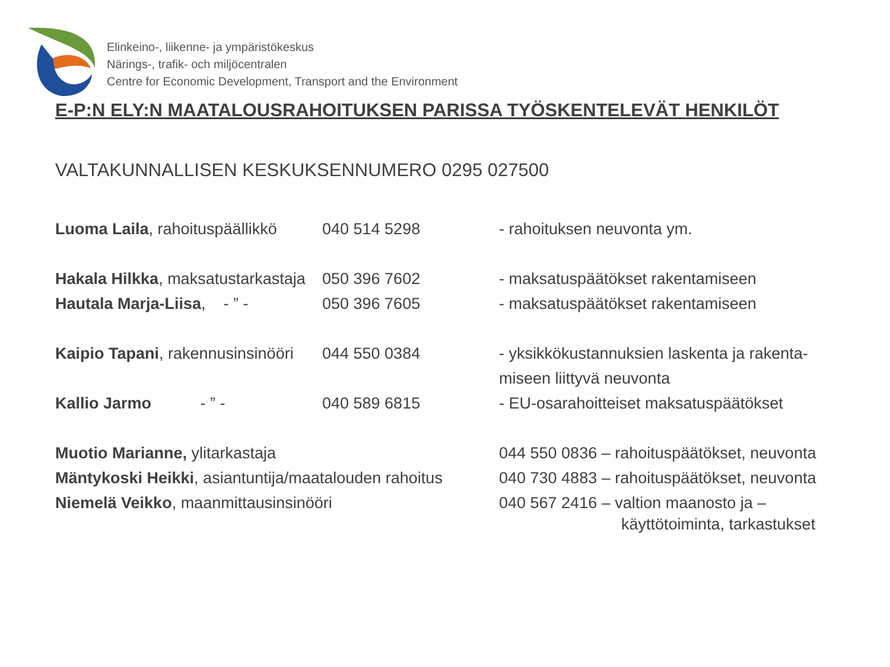Elinkeino-, liikenne- ja ympäristökeskus
Närings-, trafik- och miljöcentralen
Centre for Economic Development, Transport and the Environment
E-P:N ELY:N MAATALOUSRAHOITUKSEN PARISSA TYÖSKENTELEVÄT HENKILÖT
VALTAKUNNALLISEN KESKUKSENNUMERO 0295 027500
Luoma Laila, rahoituspäällikkö 040 514 5298 - rahoituksen neuvonta ym.
Hakala Hilkka, maksatustarkastaja 050 396 7602 - maksatuspäätökset rakentamiseen
Hautala Marja-Liisa, - ” - 050 396 7605 - maksatuspäätökset rakentamiseen
Kaipio Tapani, rakennusinsinööri 044 550 0384 - yksikkökustannuksien laskenta ja rakenta-
miseen liittyvä neuvonta
Kallio Jarmo - ” - 040 589 6815 - EU-osarahoitteiset maksatuspäätökset
Muotio Marianne, ylitarkastaja 044 550 0836 – rahoituspäätökset, neuvonta
Mäntykoski Heikki, asiantuntija/maatalouden rahoitus 040 730 4883 – rahoituspäätökset, neuvonta
Niemelä Veikko, maanmittausinsinööri 040 567 2416 – valtion maanosto ja –
käyttötoiminta, tarkastukset